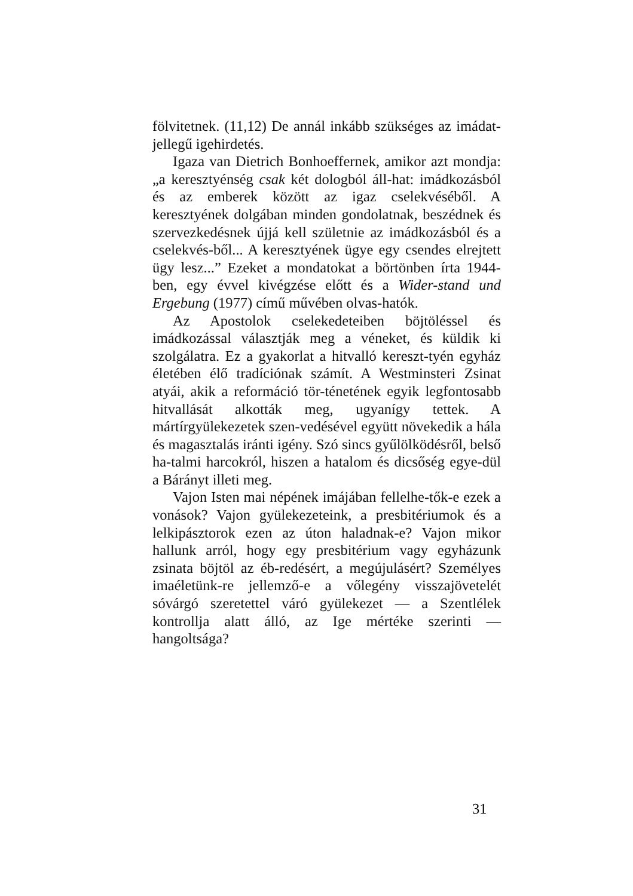fölvitetnek. (11,12) De annál inkább szükséges az imádat-jellegű igehirdetés.
Igaza van Dietrich Bonhoeffernek, amikor azt mondja: „a keresztyénség csak két dologból áll-hat: imádkozásból és az emberek között az igaz cselekvéséből. A keresztyének dolgában minden gondolatnak, beszédnek és szervezkedésnek újjá kell születnie az imádkozásból és a cselekvés-ből... A keresztyének ügye egy csendes elrejtett ügy lesz...” Ezeket a mondatokat a börtönben írta 1944-ben, egy évvel kivégzése előtt és a Wider-stand und Ergebung (1977) című művében olvas-hatók.
Az Apostolok cselekedeteiben böjtöléssel és imádkozással választják meg a véneket, és küldik ki szolgálatra. Ez a gyakorlat a hitvalló kereszt-tyén egyház életében élő tradíciónak számít. A Westminsteri Zsinat atyái, akik a reformáció tör-ténetének egyik legfontosabb hitvallását alkották meg, ugyanígy tettek. A mártírgyülekezetek szen-vedésével együtt növekedik a hála és magasztalás iránti igény. Szó sincs gyűlölködésről, belső ha-talmi harcokról, hiszen a hatalom és dicsőség egye-dül a Bárányt illeti meg.
Vajon Isten mai népének imájában fellelhe-tők-e ezek a vonások? Vajon gyülekezeteink, a presbitériumok és a lelkipásztorok ezen az úton haladnak-e? Vajon mikor hallunk arról, hogy egy presbitérium vagy egyházunk zsinata böjtöl az éb-redésért, a megújulásért? Személyes imaéletünk-re jellemző-e a vőlegény visszajövetelét sóvárgó szeretettel váró gyülekezet — a Szentlélek kontrollja alatt álló, az Ige mértéke szerinti — hangoltsága?
31